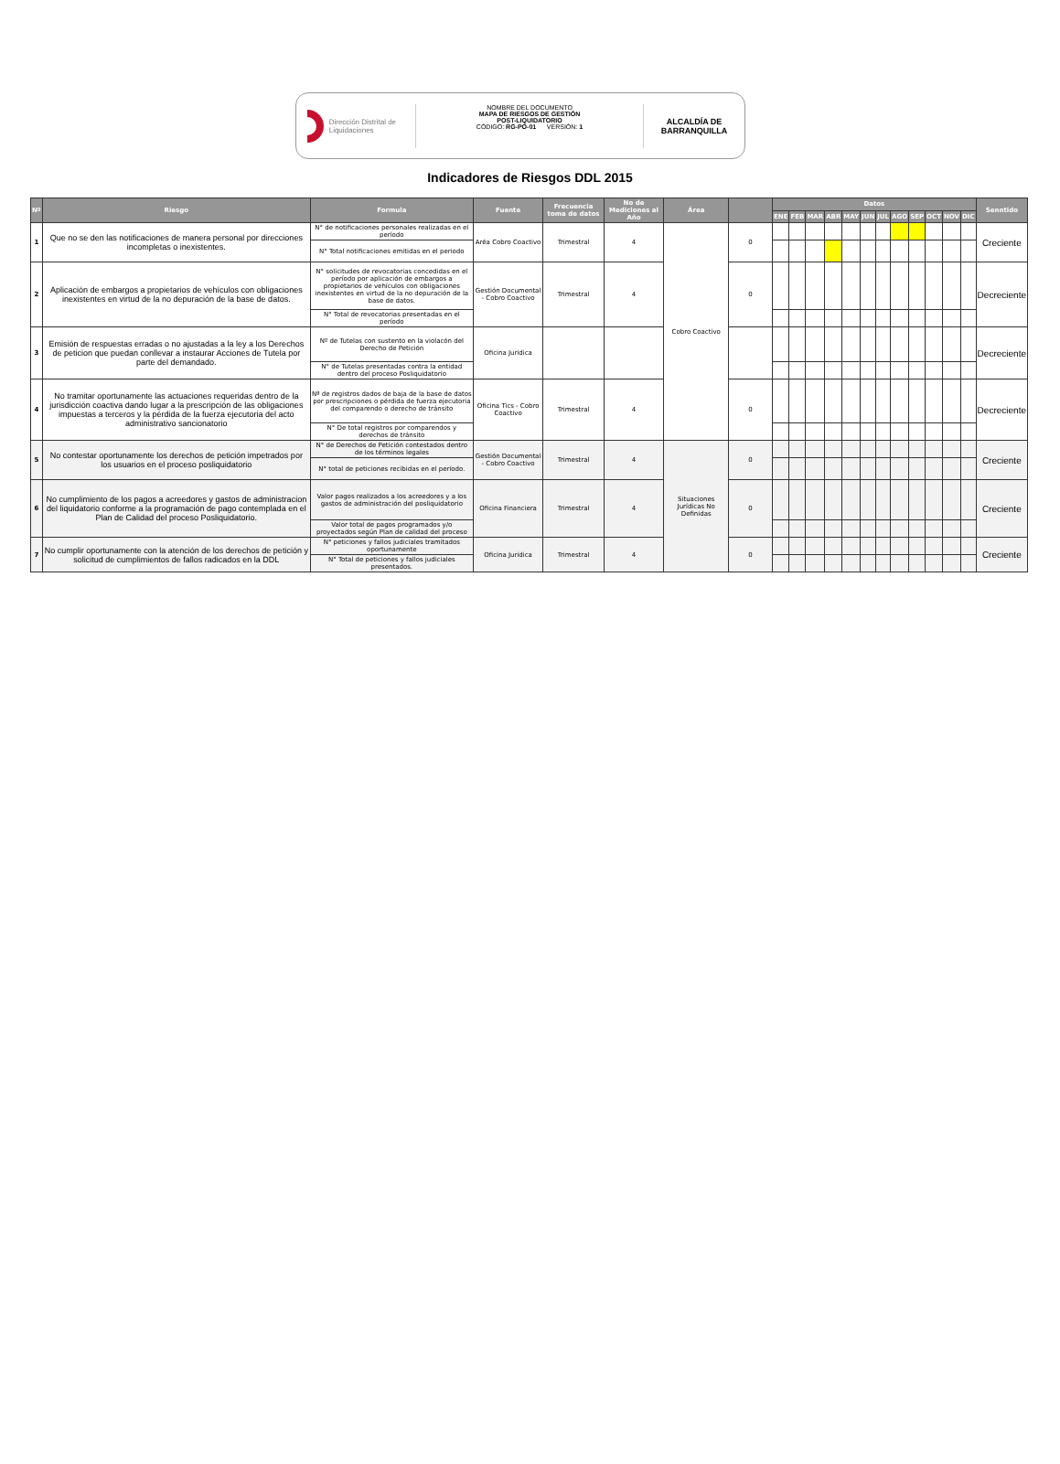Dirección Distrital de Liquidaciones
NOMBRE DEL DOCUMENTO
MAPA DE RIESGOS DE GESTIÓN
POST-LIQUIDATORIO
CÓDIGO: RG-PO-01 VERSIÓN: 1
ALCALDÍA DE
BARRANQUILLA
Indicadores de Riesgos DDL 2015
| Nº | Riesgo | Formula | Fuente | Frecuencia toma de datos | No de Mediciones al Año | Área | | Datos | | | | | | | | | | | | Senntido |
| --- | --- | --- | --- | --- | --- | --- | --- | --- | --- | --- | --- | --- | --- | --- | --- | --- | --- | --- | --- | --- |
| | | | | | | | | ENE | FEB | MAR | ABR | MAY | JUN | JUL | AGO | SEP | OCT | NOV | DIC | |
| 1 | Que no se den las notificaciones de manera personal por direcciones incompletas o inexistentes. | N° de notificaciones personales realizadas en el período | Aréa Cobro Coactivo | Trimestral | 4 | Cobro Coactivo | 0 | | | | | | | | | | | | | Creciente |
| | | N° Total notificaciones emitidas en el periodo | | | | | | | | | | | | | | | | | | |
| 2 | Aplicación de embargos a propietarios de vehículos con obligaciones inexistentes en virtud de la no depuración de la base de datos. | N° solicitudes de revocatorias concedidas en el período por aplicación de embargos a propietarios de vehículos con obligaciones inexistentes en virtud de la no depuración de la base de datos. | Gestión Documental - Cobro Coactivo | Trimestral | 4 | | 0 | | | | | | | | | | | | | Decreciente |
| | | N° Total de revocatorias presentadas en el período | | | | | | | | | | | | | | | | | | |
| 3 | Emisión de respuestas erradas o no ajustadas a la ley a los Derechos de peticion que puedan conllevar a instaurar Acciones de Tutela por parte del demandado. | Nº de Tutelas con sustento en la violacón del Derecho de Petición | Oficina Juridica | | | | | | | | | | | | | | | | | Decreciente |
| | | N° de Tutelas presentadas contra la entidad dentro del proceso Posliquidatorio | | | | | | | | | | | | | | | | | | |
| 4 | No tramitar oportunamente las actuaciones requeridas dentro de la jurisdicción coactiva dando lugar a la prescripción de las obligaciones impuestas a terceros y la pérdida de la fuerza ejecutoria del acto administrativo sancionatorio | Nª de registros dados de baja de la base de datos por prescripciones o pérdida de fuerza ejecutoria del comparendo o derecho de tránsito | Oficina Tics - Cobro Coactivo | Trimestral | 4 | | 0 | | | | | | | | | | | | | Decreciente |
| | | N° De total registros por comparendos y derechos de tránsito | | | | | | | | | | | | | | | | | | |
| 5 | No contestar oportunamente los derechos de petición impetrados por los usuarios en el proceso posliquidatorio | N° de Derechos de Petición contestados dentro de los términos legales | Gestión Documental - Cobro Coactivo | Trimestral | 4 | Situaciones Jurídicas No Definidas | 0 | | | | | | | | | | | | | Creciente |
| | | N° total de peticiones recibidas en el período. | | | | | | | | | | | | | | | | | | |
| 6 | No cumplimiento de los pagos a acreedores y gastos de administracion del liquidatorio conforme a la programación de pago contemplada en el Plan de Calidad del proceso Posliquidatorio. | Valor pagos realizados a los acreedores y a los gastos de administración del posliquidatorio | Oficina Financiera | Trimestral | 4 | | 0 | | | | | | | | | | | | | Creciente |
| | | Valor total de pagos programados y/o proyectados según Plan de calidad del proceso | | | | | | | | | | | | | | | | | | |
| 7 | No cumplir oportunamente con la atención de los derechos de petición y solicitud de cumplimientos de fallos radicados en la DDL | N° peticiones y fallos judiciales tramitados oportunamente | Oficina Juridica | Trimestral | 4 | | 0 | | | | | | | | | | | | | Creciente |
| | | N° Total de peticiones y fallos judiciales presentados. | | | | | | | | | | | | | | | | | | |